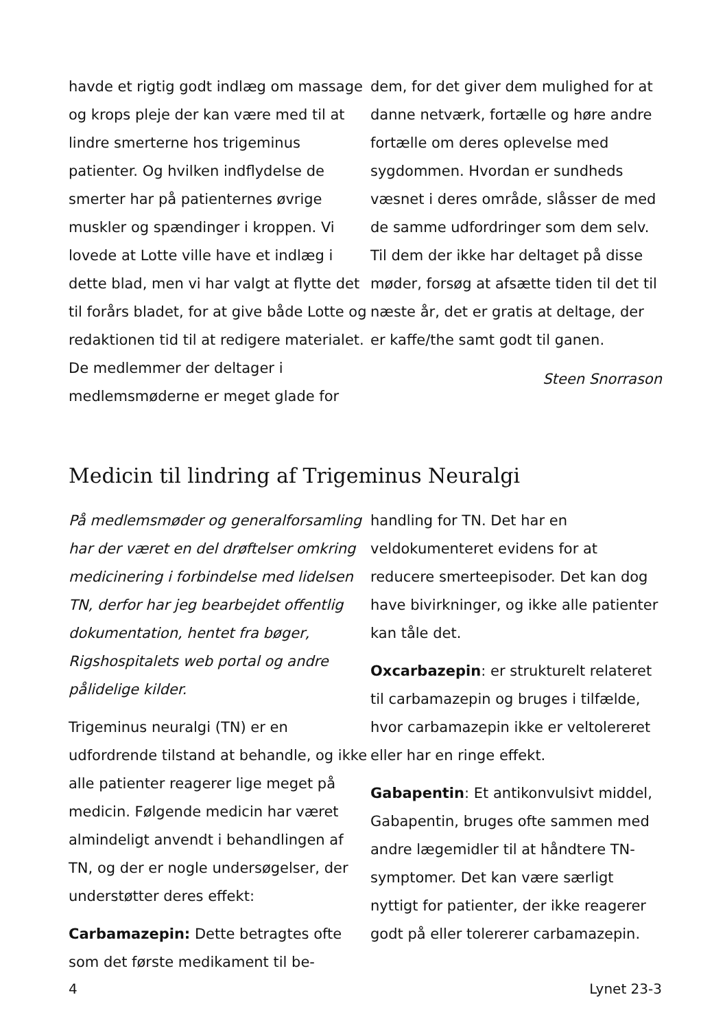havde et rigtig godt indlæg om massage og krops pleje der kan være med til at lindre smerterne hos trigeminus patienter. Og hvilken indflydelse de smerter har på patienternes øvrige muskler og spændinger i kroppen. Vi lovede at Lotte ville have et indlæg i dette blad, men vi har valgt at flytte det til forårs bladet, for at give både Lotte og redaktionen tid til at redigere materialet.
De medlemmer der deltager i medlemsmøderne er meget glade for
dem, for det giver dem mulighed for at danne netværk, fortælle og høre andre fortælle om deres oplevelse med sygdommen. Hvordan er sundheds væsnet i deres område, slåsser de med de samme udfordringer som dem selv. Til dem der ikke har deltaget på disse møder, forsøg at afsætte tiden til det til næste år, det er gratis at deltage, der er kaffe/the samt godt til ganen.
Steen Snorrason
Medicin til lindring af Trigeminus Neuralgi
På medlemsmøder og generalforsamling har der været en del drøftelser omkring medicinering i forbindelse med lidelsen TN, derfor har jeg bearbejdet offentlig dokumentation, hentet fra bøger, Rigshospitalets web portal og andre pålidelige kilder.
Trigeminus neuralgi (TN) er en udfordrende tilstand at behandle, og ikke alle patienter reagerer lige meget på medicin. Følgende medicin har været almindeligt anvendt i behandlingen af TN, og der er nogle undersøgelser, der understøtter deres effekt:
Carbamazepin: Dette betragtes ofte som det første medikament til be-
handling for TN. Det har en veldokumenteret evidens for at reducere smerteepisoder. Det kan dog have bivirkninger, og ikke alle patienter kan tåle det.
Oxcarbazepin: er strukturelt relateret til carbamazepin og bruges i tilfælde, hvor carbamazepin ikke er veltolereret eller har en ringe effekt.
Gabapentin: Et antikonvulsivt middel, Gabapentin, bruges ofte sammen med andre lægemidler til at håndtere TN-symptomer. Det kan være særligt nyttigt for patienter, der ikke reagerer godt på eller tolererer carbamazepin.
4 Lynet 23-3